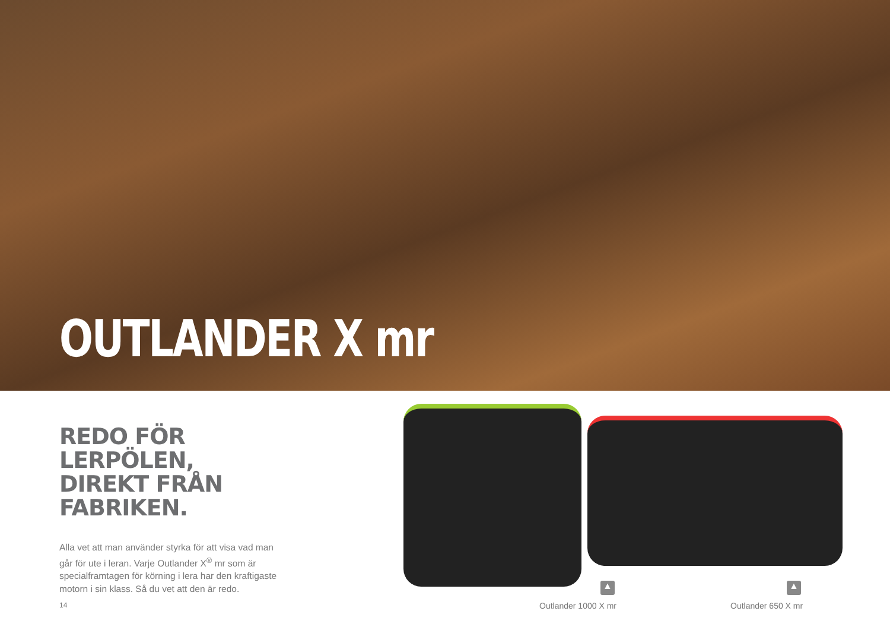OUTLANDER X mr
REDO FÖR LERPÖLEN,
DIREKT FRÅN FABRIKEN.
Alla vet att man använder styrka för att visa vad man går för ute i leran. Varje Outlander X<sup>®</sup> mr som är specialframtagen för körning i lera har den kraftigaste motorn i sin klass. Så du vet att den är redo.
14
▲ ▲
Outlander 1000 X mr Outlander 650 X mr